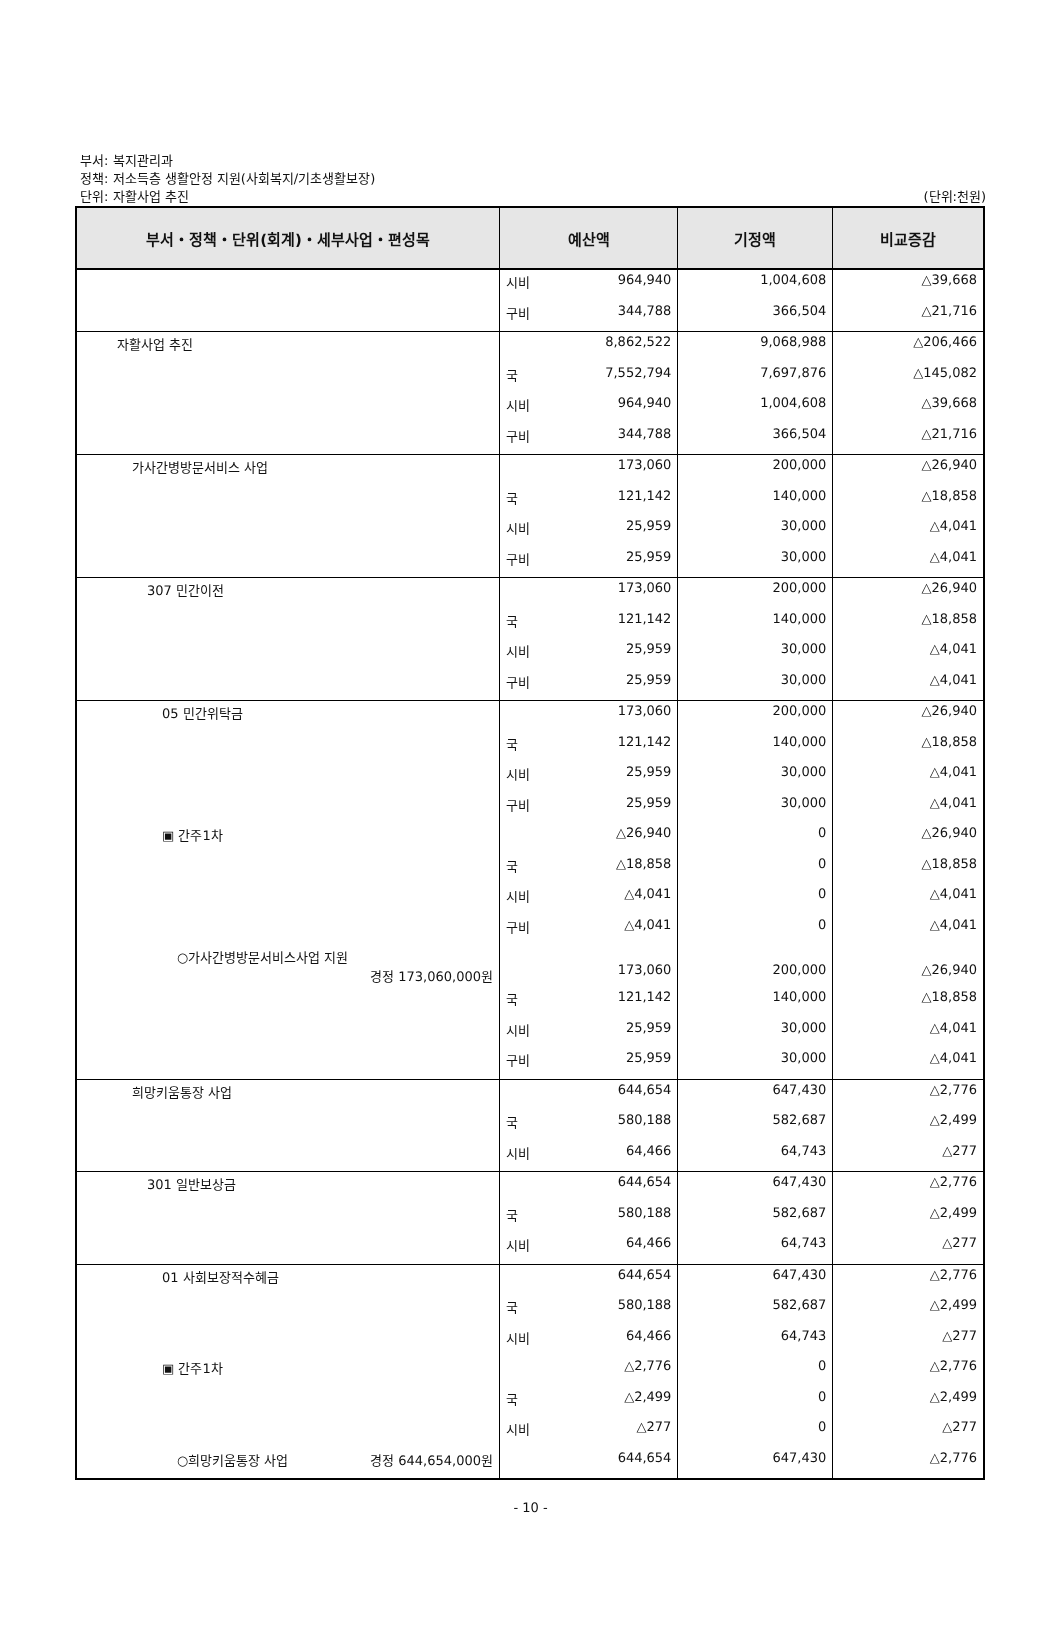부서: 복지관리과
정책: 저소득층 생활안정 지원(사회복지/기초생활보장)
단위: 자활사업 추진 (단위:천원)
| 부서・정책・단위(회계)・세부사업・편성목 | 예산액 | 기정액 | 비교증감 |
| --- | --- | --- | --- |
| | 시비 964,940 | 1,004,608 | △39,668 |
| | 구비 344,788 | 366,504 | △21,716 |
| 자활사업 추진 | 8,862,522 | 9,068,988 | △206,466 |
| | 국 7,552,794 | 7,697,876 | △145,082 |
| | 시비 964,940 | 1,004,608 | △39,668 |
| | 구비 344,788 | 366,504 | △21,716 |
| 가사간병방문서비스 사업 | 173,060 | 200,000 | △26,940 |
| | 국 121,142 | 140,000 | △18,858 |
| | 시비 25,959 | 30,000 | △4,041 |
| | 구비 25,959 | 30,000 | △4,041 |
| 307 민간이전 | 173,060 | 200,000 | △26,940 |
| | 국 121,142 | 140,000 | △18,858 |
| | 시비 25,959 | 30,000 | △4,041 |
| | 구비 25,959 | 30,000 | △4,041 |
| 05 민간위탁금 | 173,060 | 200,000 | △26,940 |
| | 국 121,142 | 140,000 | △18,858 |
| | 시비 25,959 | 30,000 | △4,041 |
| | 구비 25,959 | 30,000 | △4,041 |
| ▣ 간주1차 | △26,940 | 0 | △26,940 |
| | 국 △18,858 | 0 | △18,858 |
| | 시비 △4,041 | 0 | △4,041 |
| | 구비 △4,041 | 0 | △4,041 |
| ○가사간병방문서비스사업 지원 경정 173,060,000원 | 173,060 | 200,000 | △26,940 |
| | 국 121,142 | 140,000 | △18,858 |
| | 시비 25,959 | 30,000 | △4,041 |
| | 구비 25,959 | 30,000 | △4,041 |
| 희망키움통장 사업 | 644,654 | 647,430 | △2,776 |
| | 국 580,188 | 582,687 | △2,499 |
| | 시비 64,466 | 64,743 | △277 |
| 301 일반보상금 | 644,654 | 647,430 | △2,776 |
| | 국 580,188 | 582,687 | △2,499 |
| | 시비 64,466 | 64,743 | △277 |
| 01 사회보장적수혜금 | 644,654 | 647,430 | △2,776 |
| | 국 580,188 | 582,687 | △2,499 |
| | 시비 64,466 | 64,743 | △277 |
| ▣ 간주1차 | △2,776 | 0 | △2,776 |
| | 국 △2,499 | 0 | △2,499 |
| | 시비 △277 | 0 | △277 |
| ○희망키움통장 사업 경정 644,654,000원 | 644,654 | 647,430 | △2,776 |
- 10 -